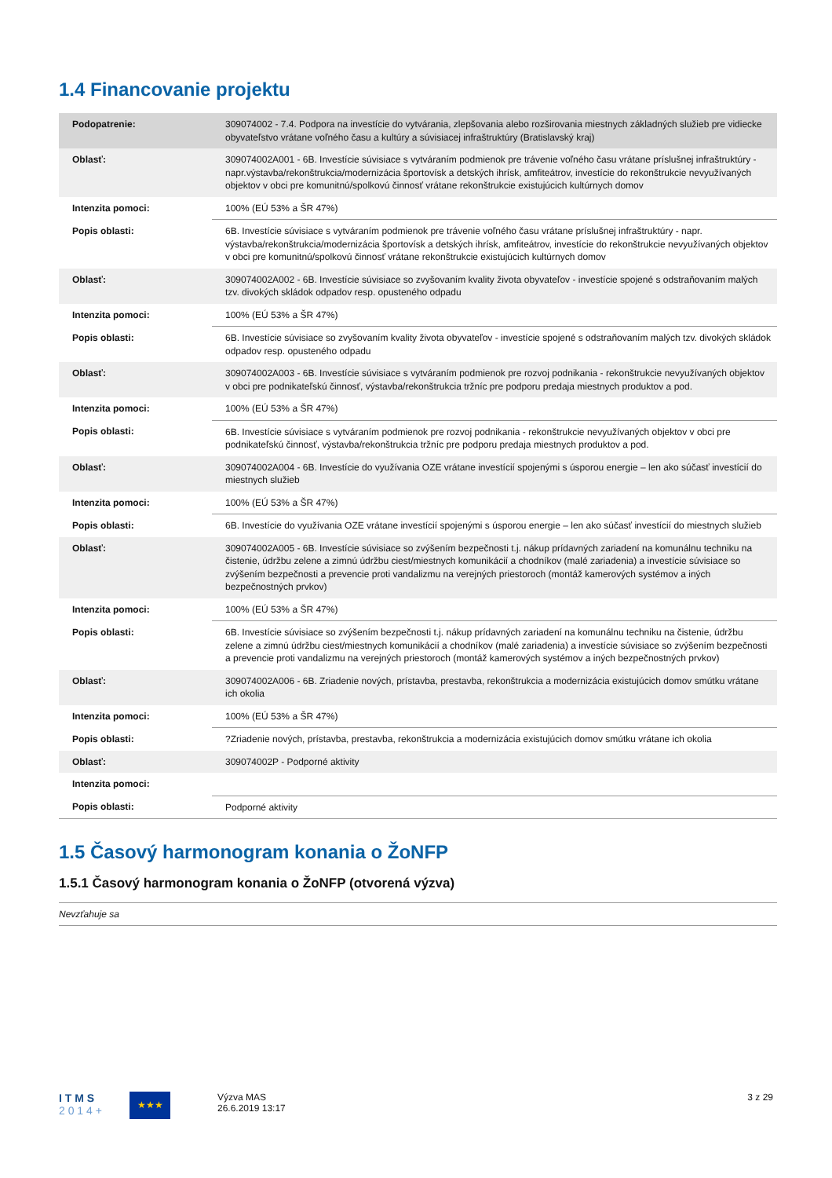1.4 Financovanie projektu
| Podopatrenie: | 309074002 - 7.4. Podpora na investície do vytvárania, zlepšovania alebo rozširovania miestnych základných služieb pre vidiecke obyvateľstvo vrátane voľného času a kultúry a súvisiacej infraštruktúry (Bratislavský kraj) |
| Oblasť: | 309074002A001 - 6B. Investície súvisiace s vytváraním podmienok pre trávenie voľného času vrátane príslušnej infraštruktúry - napr.výstavba/rekonštrukcia/modernizácia športovísk a detských ihrísk, amfiteátrov, investície do rekonštrukcie nevyužívaných objektov v obci pre komunitnú/spolkovú činnosť vrátane rekonštrukcie existujúcich kultúrnych domov |
| Intenzita pomoci: | 100% (EÚ 53% a ŠR 47%) |
| Popis oblasti: | 6B. Investície súvisiace s vytváraním podmienok pre trávenie voľného času vrátane príslušnej infraštruktúry - napr. výstavba/rekonštrukcia/modernizácia športovísk a detských ihrísk, amfiteátrov, investície do rekonštrukcie nevyužívaných objektov v obci pre komunitnú/spolkovú činnosť vrátane rekonštrukcie existujúcich kultúrnych domov |
| Oblasť: | 309074002A002 - 6B. Investície súvisiace so zvyšovaním kvality života obyvateľov - investície spojené s odstraňovaním malých tzv. divokých skládok odpadov resp. opusteného odpadu |
| Intenzita pomoci: | 100% (EÚ 53% a ŠR 47%) |
| Popis oblasti: | 6B. Investície súvisiace so zvyšovaním kvality života obyvateľov - investície spojené s odstraňovaním malých tzv. divokých skládok odpadov resp. opusteného odpadu |
| Oblasť: | 309074002A003 - 6B. Investície súvisiace s vytváraním podmienok pre rozvoj podnikania - rekonštrukcie nevyužívaných objektov v obci pre podnikateľskú činnosť, výstavba/rekonštrukcia tržníc pre podporu predaja miestnych produktov a pod. |
| Intenzita pomoci: | 100% (EÚ 53% a ŠR 47%) |
| Popis oblasti: | 6B. Investície súvisiace s vytváraním podmienok pre rozvoj podnikania - rekonštrukcie nevyužívaných objektov v obci pre podnikateľskú činnosť, výstavba/rekonštrukcia tržníc pre podporu predaja miestnych produktov a pod. |
| Oblasť: | 309074002A004 - 6B. Investície do využívania OZE vrátane investícií spojenými s úsporou energie – len ako súčasť investícií do miestnych služieb |
| Intenzita pomoci: | 100% (EÚ 53% a ŠR 47%) |
| Popis oblasti: | 6B. Investície do využívania OZE vrátane investícií spojenými s úsporou energie – len ako súčasť investícií do miestnych služieb |
| Oblasť: | 309074002A005 - 6B. Investície súvisiace so zvýšením bezpečnosti t.j. nákup prídavných zariadení na komunálnu techniku na čistenie, údržbu zelene a zimnú údržbu ciest/miestnych komunikácií a chodníkov (malé zariadenia) a investície súvisiace so zvýšením bezpečnosti a prevencie proti vandalizmu na verejných priestoroch (montáž kamerových systémov a iných bezpečnostných prvkov) |
| Intenzita pomoci: | 100% (EÚ 53% a ŠR 47%) |
| Popis oblasti: | 6B. Investície súvisiace so zvýšením bezpečnosti t.j. nákup prídavných zariadení na komunálnu techniku na čistenie, údržbu zelene a zimnú údržbu ciest/miestnych komunikácií a chodníkov (malé zariadenia) a investície súvisiace so zvýšením bezpečnosti a prevencie proti vandalizmu na verejných priestoroch (montáž kamerových systémov a iných bezpečnostných prvkov) |
| Oblasť: | 309074002A006 - 6B. Zriadenie nových, prístavba, prestavba, rekonštrukcia a modernizácia existujúcich domov smútku vrátane ich okolia |
| Intenzita pomoci: | 100% (EÚ 53% a ŠR 47%) |
| Popis oblasti: | ?Zriadenie nových, prístavba, prestavba, rekonštrukcia a modernizácia existujúcich domov smútku vrátane ich okolia |
| Oblasť: | 309074002P - Podporné aktivity |
| Intenzita pomoci: | |
| Popis oblasti: | Podporné aktivity |
1.5 Časový harmonogram konania o ŽoNFP
1.5.1 Časový harmonogram konania o ŽoNFP (otvorená výzva)
Nevzťahuje sa
I T M S
2 0 1 4 +
★★★
Výzva MAS
26.6.2019 13:17
3 z 29